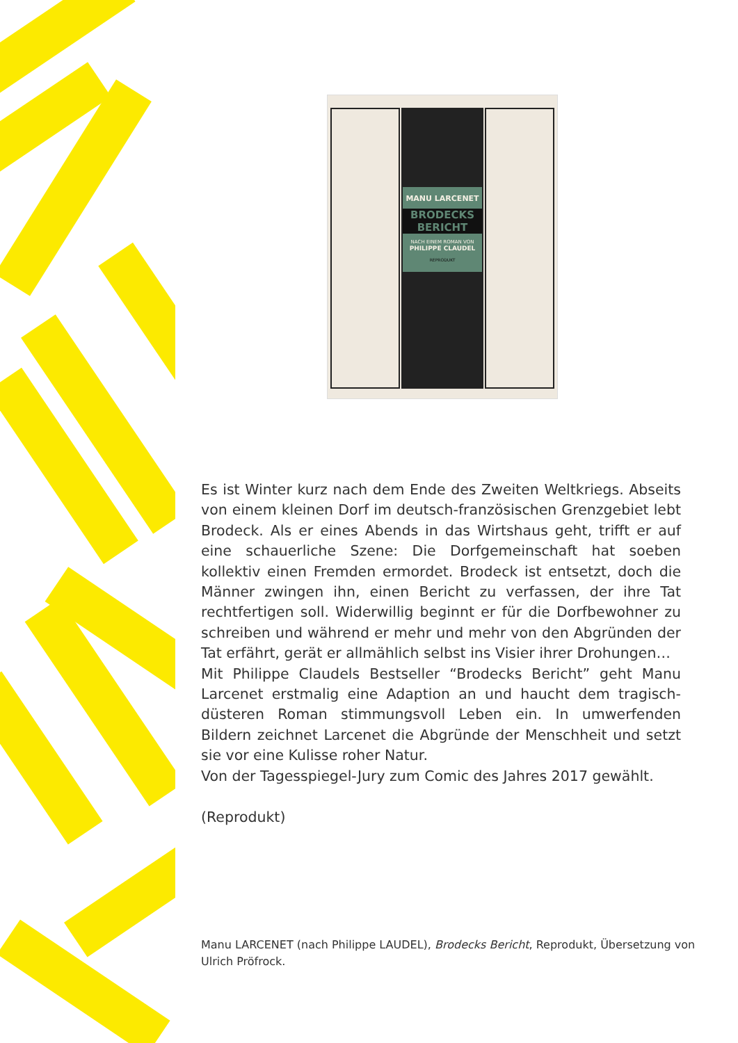MANU LARCENET
BRODECKS BERICHT
NACH EINEM ROMAN VON
PHILIPPE CLAUDEL
REPRODUKT
Es ist Winter kurz nach dem Ende des Zweiten Weltkriegs. Abseits von einem kleinen Dorf im deutsch-französischen Grenzgebiet lebt Brodeck. Als er eines Abends in das Wirtshaus geht, trifft er auf eine schauerliche Szene: Die Dorfgemeinschaft hat soeben kollektiv einen Fremden ermordet. Brodeck ist entsetzt, doch die Männer zwingen ihn, einen Bericht zu verfassen, der ihre Tat rechtfertigen soll. Widerwillig beginnt er für die Dorfbewohner zu schreiben und während er mehr und mehr von den Abgründen der Tat erfährt, gerät er allmählich selbst ins Visier ihrer Drohungen…
Mit Philippe Claudels Bestseller “Brodecks Bericht” geht Manu Larcenet erstmalig eine Adaption an und haucht dem tragisch-düsteren Roman stimmungsvoll Leben ein. In umwerfenden Bildern zeichnet Larcenet die Abgründe der Menschheit und setzt sie vor eine Kulisse roher Natur.
Von der Tagesspiegel-Jury zum Comic des Jahres 2017 gewählt.
(Reprodukt)
Manu LARCENET (nach Philippe LAUDEL), Brodecks Bericht, Reprodukt, Übersetzung von Ulrich Pröfrock.